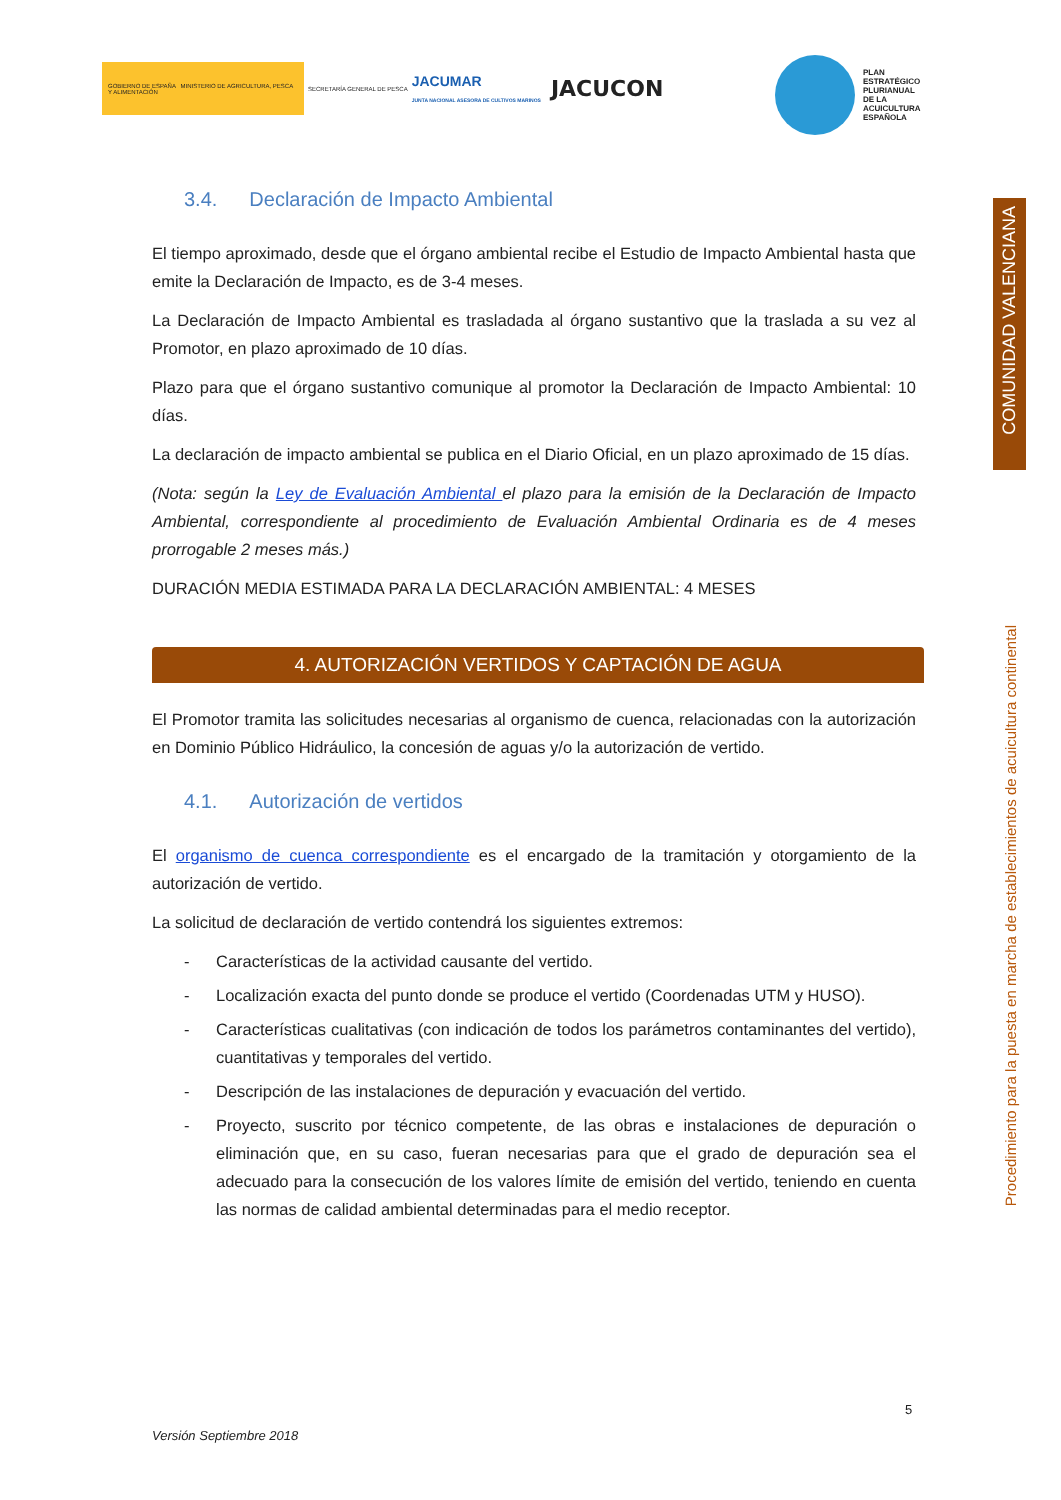GOBIERNO DE ESPAÑA MINISTERIO DE AGRICULTURA, PESCA Y ALIMENTACIÓN
SECRETARÍA GENERAL DE PESCA
JACUMAR
JUNTA NACIONAL ASESORA DE CULTIVOS MARINOS
JACUCON
PLAN
ESTRATÉGICO
PLURIANUAL
DE LA
ACUICULTURA
ESPAÑOLA
COMUNIDAD VALENCIANA
Procedimiento para la puesta en marcha de establecimientos de acuicultura continental
3.4. Declaración de Impacto Ambiental
El tiempo aproximado, desde que el órgano ambiental recibe el Estudio de Impacto Ambiental hasta que emite la Declaración de Impacto, es de 3-4 meses.
La Declaración de Impacto Ambiental es trasladada al órgano sustantivo que la traslada a su vez al Promotor, en plazo aproximado de 10 días.
Plazo para que el órgano sustantivo comunique al promotor la Declaración de Impacto Ambiental: 10 días.
La declaración de impacto ambiental se publica en el Diario Oficial, en un plazo aproximado de 15 días.
(Nota: según la Ley de Evaluación Ambiental el plazo para la emisión de la Declaración de Impacto Ambiental, correspondiente al procedimiento de Evaluación Ambiental Ordinaria es de 4 meses prorrogable 2 meses más.)
DURACIÓN MEDIA ESTIMADA PARA LA DECLARACIÓN AMBIENTAL: 4 MESES
4. AUTORIZACIÓN VERTIDOS Y CAPTACIÓN DE AGUA
El Promotor tramita las solicitudes necesarias al organismo de cuenca, relacionadas con la autorización en Dominio Público Hidráulico, la concesión de aguas y/o la autorización de vertido.
4.1. Autorización de vertidos
El organismo de cuenca correspondiente es el encargado de la tramitación y otorgamiento de la autorización de vertido.
La solicitud de declaración de vertido contendrá los siguientes extremos:
- Características de la actividad causante del vertido.
- Localización exacta del punto donde se produce el vertido (Coordenadas UTM y HUSO).
- Características cualitativas (con indicación de todos los parámetros contaminantes del vertido), cuantitativas y temporales del vertido.
- Descripción de las instalaciones de depuración y evacuación del vertido.
- Proyecto, suscrito por técnico competente, de las obras e instalaciones de depuración o eliminación que, en su caso, fueran necesarias para que el grado de depuración sea el adecuado para la consecución de los valores límite de emisión del vertido, teniendo en cuenta las normas de calidad ambiental determinadas para el medio receptor.
5
Versión Septiembre 2018